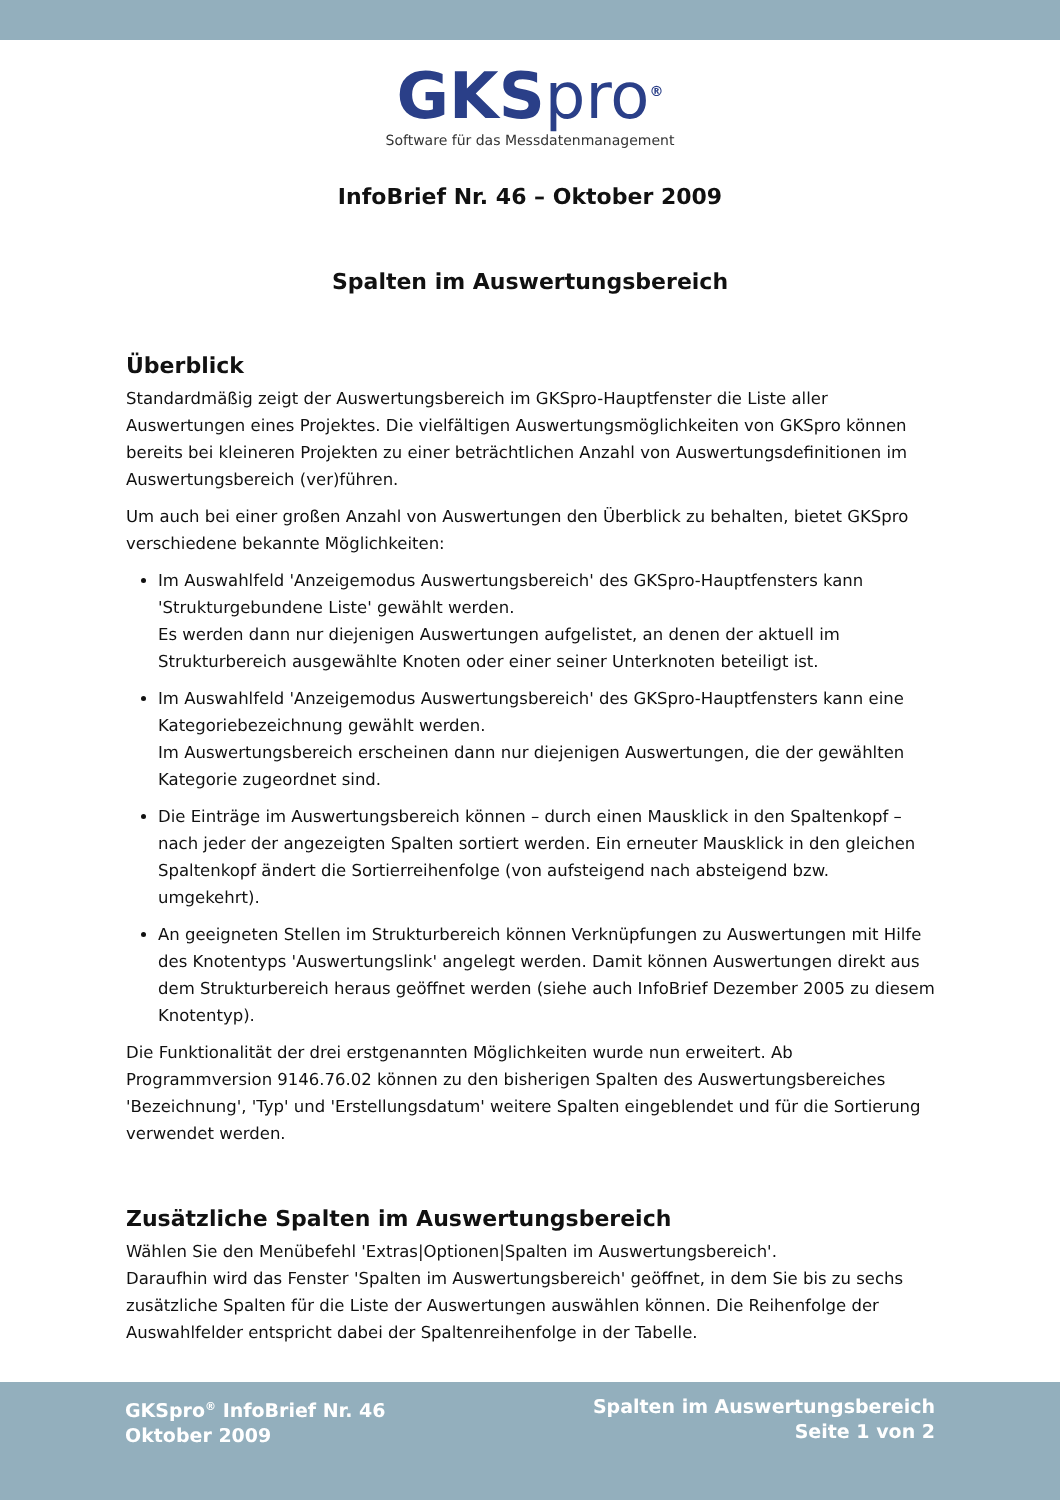GKSpro<sup>®</sup>
Software für das Messdatenmanagement
InfoBrief Nr. 46 – Oktober 2009
Spalten im Auswertungsbereich
Überblick
Standardmäßig zeigt der Auswertungsbereich im GKSpro-Hauptfenster die Liste aller Auswertungen eines Projektes. Die vielfältigen Auswertungsmöglichkeiten von GKSpro können bereits bei kleineren Projekten zu einer beträchtlichen Anzahl von Auswertungsdefinitionen im Auswertungsbereich (ver)führen.
Um auch bei einer großen Anzahl von Auswertungen den Überblick zu behalten, bietet GKSpro verschiedene bekannte Möglichkeiten:
Im Auswahlfeld 'Anzeigemodus Auswertungsbereich' des GKSpro-Hauptfensters kann 'Strukturgebundene Liste' gewählt werden.
Es werden dann nur diejenigen Auswertungen aufgelistet, an denen der aktuell im Strukturbereich ausgewählte Knoten oder einer seiner Unterknoten beteiligt ist.
Im Auswahlfeld 'Anzeigemodus Auswertungsbereich' des GKSpro-Hauptfensters kann eine Kategoriebezeichnung gewählt werden.
Im Auswertungsbereich erscheinen dann nur diejenigen Auswertungen, die der gewählten Kategorie zugeordnet sind.
Die Einträge im Auswertungsbereich können – durch einen Mausklick in den Spaltenkopf – nach jeder der angezeigten Spalten sortiert werden. Ein erneuter Mausklick in den gleichen Spaltenkopf ändert die Sortierreihenfolge (von aufsteigend nach absteigend bzw. umgekehrt).
An geeigneten Stellen im Strukturbereich können Verknüpfungen zu Auswertungen mit Hilfe des Knotentyps 'Auswertungslink' angelegt werden. Damit können Auswertungen direkt aus dem Strukturbereich heraus geöffnet werden (siehe auch InfoBrief Dezember 2005 zu diesem Knotentyp).
Die Funktionalität der drei erstgenannten Möglichkeiten wurde nun erweitert. Ab Programmversion 9146.76.02 können zu den bisherigen Spalten des Auswertungsbereiches 'Bezeichnung', 'Typ' und 'Erstellungsdatum' weitere Spalten eingeblendet und für die Sortierung verwendet werden.
Zusätzliche Spalten im Auswertungsbereich
Wählen Sie den Menübefehl 'Extras|Optionen|Spalten im Auswertungsbereich'.
Daraufhin wird das Fenster 'Spalten im Auswertungsbereich' geöffnet, in dem Sie bis zu sechs zusätzliche Spalten für die Liste der Auswertungen auswählen können. Die Reihenfolge der Auswahlfelder entspricht dabei der Spaltenreihenfolge in der Tabelle.
GKSpro<sup>®</sup> InfoBrief Nr. 46
Oktober 2009
Spalten im Auswertungsbereich
Seite 1 von 2